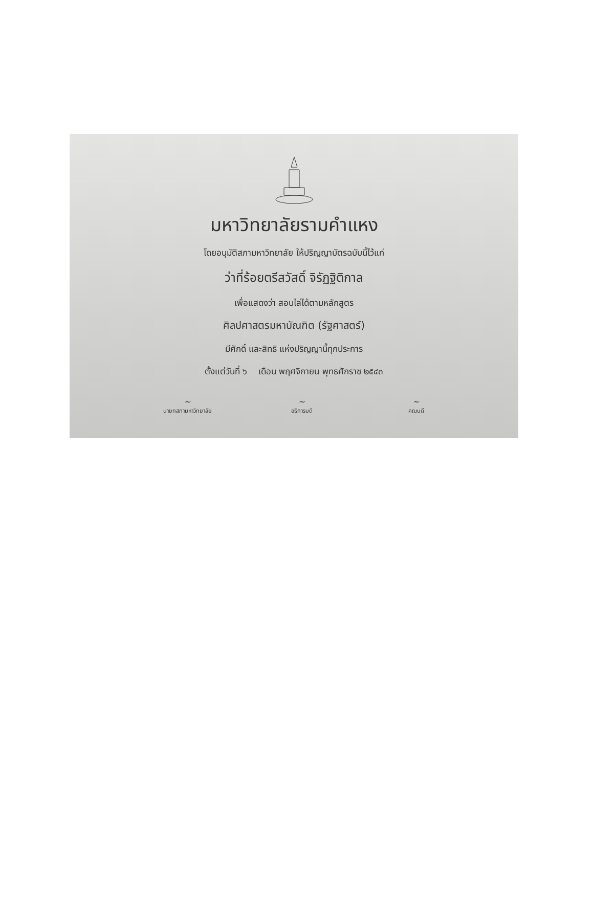มหาวิทยาลัยรามคำแหง
โดยอนุมัติสภามหาวิทยาลัย ให้ปริญญาบัตรฉบับนี้ไว้แก่
ว่าที่ร้อยตรีสวัสดิ์ จิรัฏฐิติกาล
เพื่อแสดงว่า สอบไล่ได้ตามหลักสูตร
ศิลปศาสตรมหาบัณฑิต (รัฐศาสตร์)
มีศักดิ์ และสิทธิ แห่งปริญญานี้ทุกประการ
ตั้งแต่วันที่ ๖ เดือน พฤศจิกายน พุทธศักราช ๒๕๔๓
~
นายกสภามหาวิทยาลัย
~
อธิการบดี
~
คณบดี